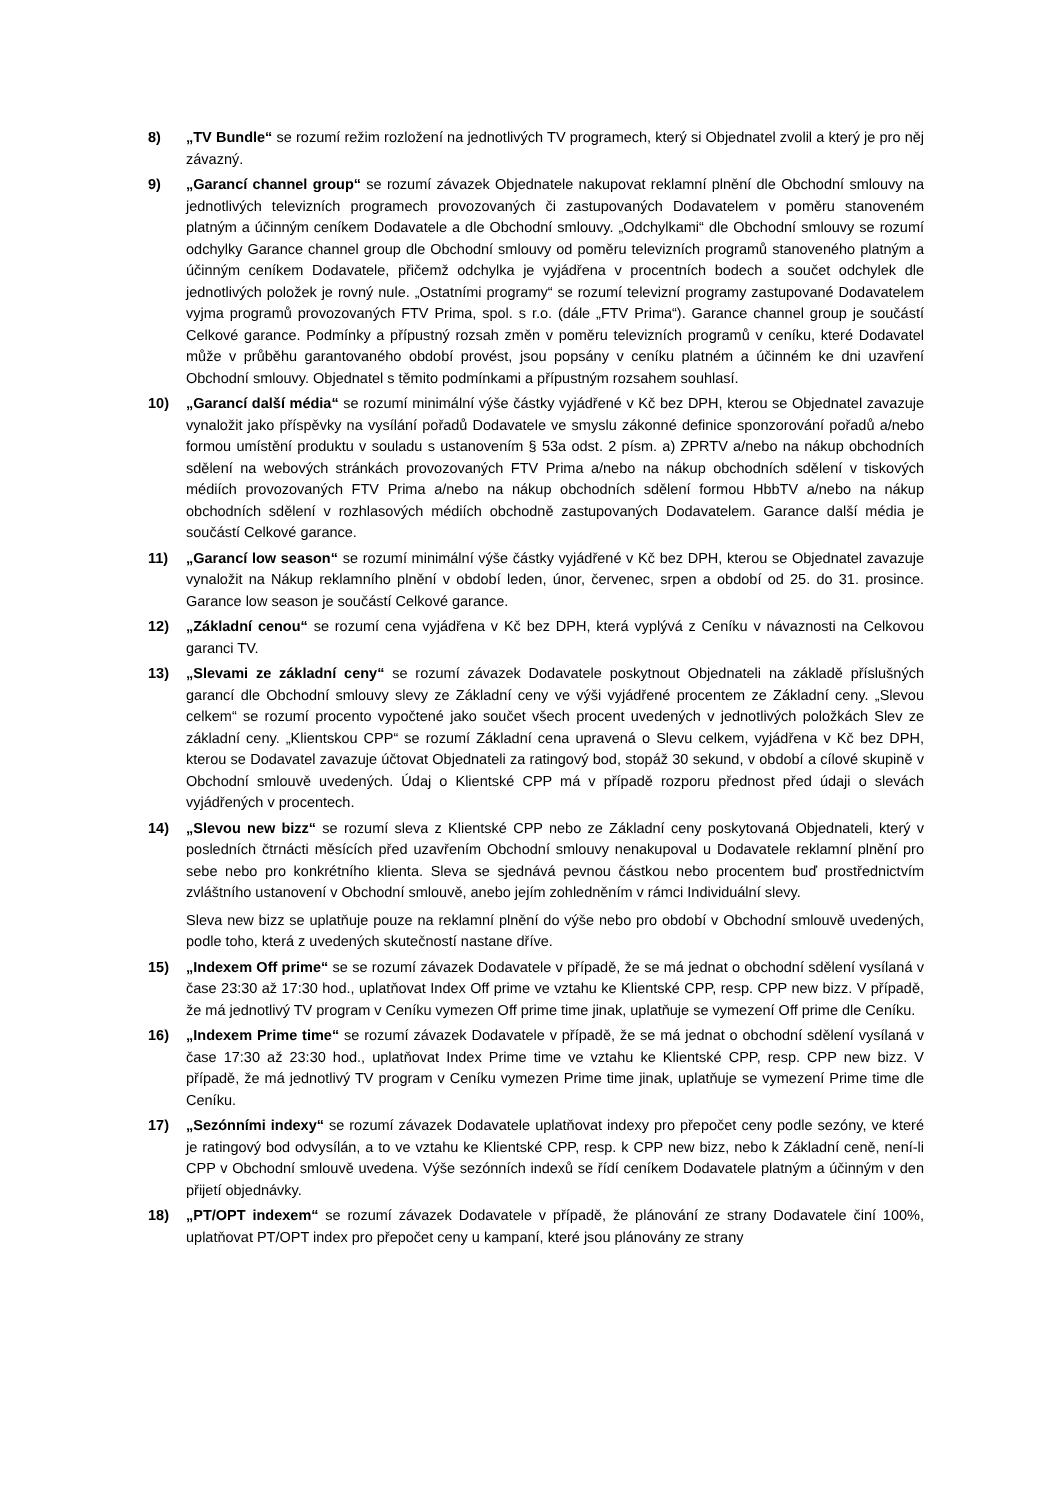8) „TV Bundle“ se rozumí režim rozložení na jednotlivých TV programech, který si Objednatel zvolil a který je pro něj závazný.
9) „Garancí channel group“ se rozumí závazek Objednatele nakupovat reklamní plnění dle Obchodní smlouvy na jednotlivých televizních programech provozovaných či zastupovaných Dodavatelem v poměru stanoveném platným a účinným ceníkem Dodavatele a dle Obchodní smlouvy. „Odchylkami“ dle Obchodní smlouvy se rozumí odchylky Garance channel group dle Obchodní smlouvy od poměru televizních programů stanoveného platným a účinným ceníkem Dodavatele, přičemž odchylka je vyjádřena v procentních bodech a součet odchylek dle jednotlivých položek je rovný nule. „Ostatními programy“ se rozumí televizní programy zastupované Dodavatelem vyjma programů provozovaných FTV Prima, spol. s r.o. (dále „FTV Prima“). Garance channel group je součástí Celkové garance. Podmínky a přípustný rozsah změn v poměru televizních programů v ceníku, které Dodavatel může v průběhu garantovaného období provést, jsou popsány v ceníku platném a účinném ke dni uzavření Obchodní smlouvy. Objednatel s těmito podmínkami a přípustným rozsahem souhlasí.
10) „Garancí další média“ se rozumí minimální výše částky vyjádřené v Kč bez DPH, kterou se Objednatel zavazuje vynaložit jako příspěvky na vysílání pořadů Dodavatele ve smyslu zákonné definice sponzorování pořadů a/nebo formou umístění produktu v souladu s ustanovením § 53a odst. 2 písm. a) ZPRTV a/nebo na nákup obchodních sdělení na webových stránkách provozovaných FTV Prima a/nebo na nákup obchodních sdělení v tiskových médiích provozovaných FTV Prima a/nebo na nákup obchodních sdělení formou HbbTV a/nebo na nákup obchodních sdělení v rozhlasových médiích obchodně zastupovaných Dodavatelem. Garance další média je součástí Celkové garance.
11) „Garancí low season“ se rozumí minimální výše částky vyjádřené v Kč bez DPH, kterou se Objednatel zavazuje vynaložit na Nákup reklamního plnění v období leden, únor, červenec, srpen a období od 25. do 31. prosince. Garance low season je součástí Celkové garance.
12) „Základní cenou“ se rozumí cena vyjádřena v Kč bez DPH, která vyplývá z Ceníku v návaznosti na Celkovou garanci TV.
13) „Slevami ze základní ceny“ se rozumí závazek Dodavatele poskytnout Objednateli na základě příslušných garancí dle Obchodní smlouvy slevy ze Základní ceny ve výši vyjádřené procentem ze Základní ceny. „Slevou celkem“ se rozumí procento vypočtené jako součet všech procent uvedených v jednotlivých položkách Slev ze základní ceny. „Klientskou CPP“ se rozumí Základní cena upravená o Slevu celkem, vyjádřena v Kč bez DPH, kterou se Dodavatel zavazuje účtovat Objednateli za ratingový bod, stopáž 30 sekund, v období a cílové skupině v Obchodní smlouvě uvedených. Údaj o Klientské CPP má v případě rozporu přednost před údaji o slevách vyjádřených v procentech.
14) „Slevou new bizz“ se rozumí sleva z Klientské CPP nebo ze Základní ceny poskytovaná Objednateli, který v posledních čtrnácti měsících před uzavřením Obchodní smlouvy nenakupoval u Dodavatele reklamní plnění pro sebe nebo pro konkrétního klienta. Sleva se sjednává pevnou částkou nebo procentem buď prostřednictvím zvláštního ustanovení v Obchodní smlouvě, anebo jejím zohledněním v rámci Individuální slevy.
Sleva new bizz se uplatňuje pouze na reklamní plnění do výše nebo pro období v Obchodní smlouvě uvedených, podle toho, která z uvedených skutečností nastane dříve.
15) „Indexem Off prime“ se se rozumí závazek Dodavatele v případě, že se má jednat o obchodní sdělení vysílaná v čase 23:30 až 17:30 hod., uplatňovat Index Off prime ve vztahu ke Klientské CPP, resp. CPP new bizz. V případě, že má jednotlivý TV program v Ceníku vymezen Off prime time jinak, uplatňuje se vymezení Off prime dle Ceníku.
16) „Indexem Prime time“ se rozumí závazek Dodavatele v případě, že se má jednat o obchodní sdělení vysílaná v čase 17:30 až 23:30 hod., uplatňovat Index Prime time ve vztahu ke Klientské CPP, resp. CPP new bizz. V případě, že má jednotlivý TV program v Ceníku vymezen Prime time jinak, uplatňuje se vymezení Prime time dle Ceníku.
17) „Sezónními indexy“ se rozumí závazek Dodavatele uplatňovat indexy pro přepočet ceny podle sezóny, ve které je ratingový bod odvysílán, a to ve vztahu ke Klientské CPP, resp. k CPP new bizz, nebo k Základní ceně, není-li CPP v Obchodní smlouvě uvedena. Výše sezónních indexů se řídí ceníkem Dodavatele platným a účinným v den přijetí objednávky.
18) „PT/OPT indexem“ se rozumí závazek Dodavatele v případě, že plánování ze strany Dodavatele činí 100%, uplatňovat PT/OPT index pro přepočet ceny u kampaní, které jsou plánovány ze strany